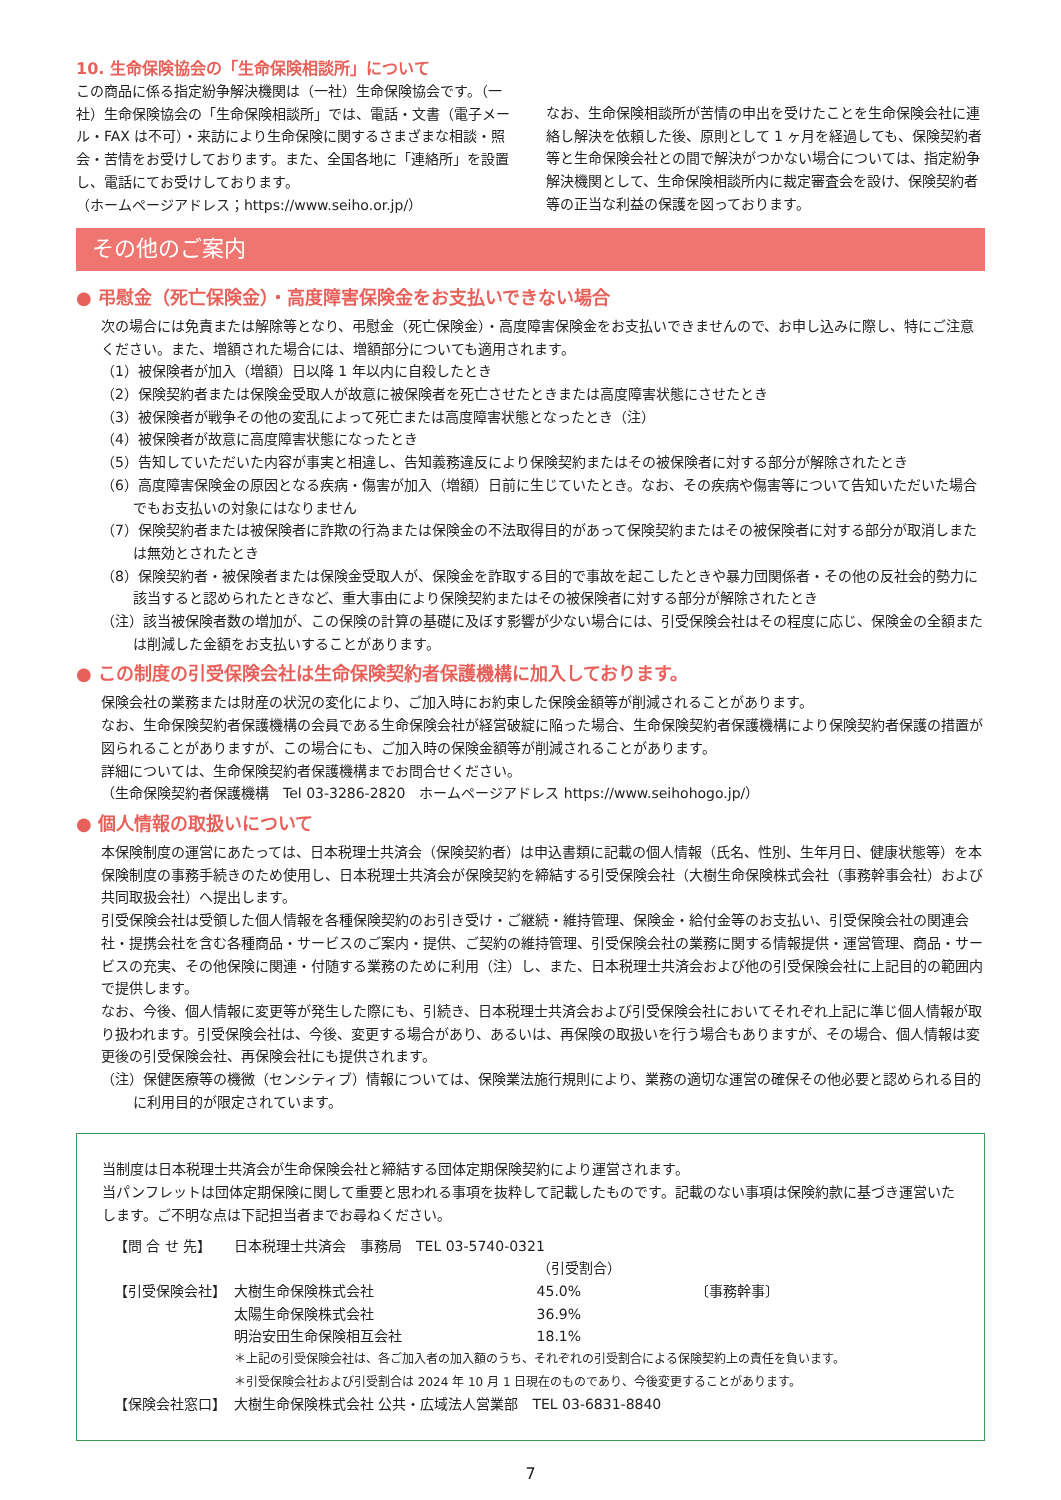10. 生命保険協会の「生命保険相談所」について
この商品に係る指定紛争解決機関は（一社）生命保険協会です。（一社）生命保険協会の「生命保険相談所」では、電話・文書（電子メール・FAX は不可）・来訪により生命保険に関するさまざまな相談・照会・苦情をお受けしております。また、全国各地に「連絡所」を設置し、電話にてお受けしております。
（ホームページアドレス；https://www.seiho.or.jp/）
なお、生命保険相談所が苦情の申出を受けたことを生命保険会社に連絡し解決を依頼した後、原則として 1 ヶ月を経過しても、保険契約者等と生命保険会社との間で解決がつかない場合については、指定紛争解決機関として、生命保険相談所内に裁定審査会を設け、保険契約者等の正当な利益の保護を図っております。
その他のご案内
● 弔慰金（死亡保険金）・高度障害保険金をお支払いできない場合
次の場合には免責または解除等となり、弔慰金（死亡保険金）・高度障害保険金をお支払いできませんので、お申し込みに際し、特にご注意ください。また、増額された場合には、増額部分についても適用されます。
（1）被保険者が加入（増額）日以降 1 年以内に自殺したとき
（2）保険契約者または保険金受取人が故意に被保険者を死亡させたときまたは高度障害状態にさせたとき
（3）被保険者が戦争その他の変乱によって死亡または高度障害状態となったとき（注）
（4）被保険者が故意に高度障害状態になったとき
（5）告知していただいた内容が事実と相違し、告知義務違反により保険契約またはその被保険者に対する部分が解除されたとき
（6）高度障害保険金の原因となる疾病・傷害が加入（増額）日前に生じていたとき。なお、その疾病や傷害等について告知いただいた場合でもお支払いの対象にはなりません
（7）保険契約者または被保険者に詐欺の行為または保険金の不法取得目的があって保険契約またはその被保険者に対する部分が取消しまたは無効とされたとき
（8）保険契約者・被保険者または保険金受取人が、保険金を詐取する目的で事故を起こしたときや暴力団関係者・その他の反社会的勢力に該当すると認められたときなど、重大事由により保険契約またはその被保険者に対する部分が解除されたとき
（注）該当被保険者数の増加が、この保険の計算の基礎に及ぼす影響が少ない場合には、引受保険会社はその程度に応じ、保険金の全額または削減した金額をお支払いすることがあります。
● この制度の引受保険会社は生命保険契約者保護機構に加入しております。
保険会社の業務または財産の状況の変化により、ご加入時にお約束した保険金額等が削減されることがあります。
なお、生命保険契約者保護機構の会員である生命保険会社が経営破綻に陥った場合、生命保険契約者保護機構により保険契約者保護の措置が図られることがありますが、この場合にも、ご加入時の保険金額等が削減されることがあります。
詳細については、生命保険契約者保護機構までお問合せください。
（生命保険契約者保護機構　Tel 03-3286-2820　ホームページアドレス https://www.seihohogo.jp/）
● 個人情報の取扱いについて
本保険制度の運営にあたっては、日本税理士共済会（保険契約者）は申込書類に記載の個人情報（氏名、性別、生年月日、健康状態等）を本保険制度の事務手続きのため使用し、日本税理士共済会が保険契約を締結する引受保険会社（大樹生命保険株式会社（事務幹事会社）および共同取扱会社）へ提出します。
引受保険会社は受領した個人情報を各種保険契約のお引き受け・ご継続・維持管理、保険金・給付金等のお支払い、引受保険会社の関連会社・提携会社を含む各種商品・サービスのご案内・提供、ご契約の維持管理、引受保険会社の業務に関する情報提供・運営管理、商品・サービスの充実、その他保険に関連・付随する業務のために利用（注）し、また、日本税理士共済会および他の引受保険会社に上記目的の範囲内で提供します。
なお、今後、個人情報に変更等が発生した際にも、引続き、日本税理士共済会および引受保険会社においてそれぞれ上記に準じ個人情報が取り扱われます。引受保険会社は、今後、変更する場合があり、あるいは、再保険の取扱いを行う場合もありますが、その場合、個人情報は変更後の引受保険会社、再保険会社にも提供されます。
（注）保健医療等の機微（センシティブ）情報については、保険業法施行規則により、業務の適切な運営の確保その他必要と認められる目的に利用目的が限定されています。
当制度は日本税理士共済会が生命保険会社と締結する団体定期保険契約により運営されます。
当パンフレットは団体定期保険に関して重要と思われる事項を抜粋して記載したものです。記載のない事項は保険約款に基づき運営いたします。ご不明な点は下記担当者までお尋ねください。
| 【問 合 せ 先】 | 日本税理士共済会 事務局 TEL 03-5740-0321 | | |
| | | （引受割合） | |
| 【引受保険会社】 | 大樹生命保険株式会社 | 45.0% | 〔事務幹事〕 |
| | 太陽生命保険株式会社 | 36.9% | |
| | 明治安田生命保険相互会社 | 18.1% | |
| | ＊上記の引受保険会社は、各ご加入者の加入額のうち、それぞれの引受割合による保険契約上の責任を負います。 ＊引受保険会社および引受割合は 2024 年 10 月 1 日現在のものであり、今後変更することがあります。 | | |
| 【保険会社窓口】 | 大樹生命保険株式会社 公共・広域法人営業部 TEL 03-6831-8840 | | |
7